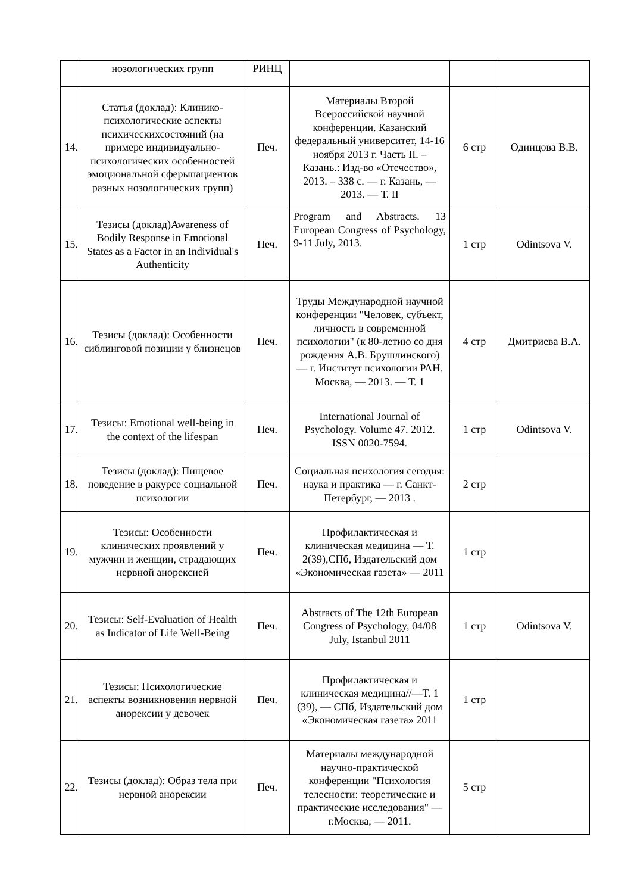| | нозологических групп | РИНЦ | | | |
| 14. | Статья (доклад): Клинико-психологические аспекты психическихсостояний (на примере индивидуально-психологических особенностей эмоциональной сферыпациентов разных нозологических групп) | Печ. | Материалы Второй Всероссийской научной конференции. Казанский федеральный университет, 14-16 ноября 2013 г. Часть II. – Казань.: Изд-во «Отечество», 2013. – 338 с. — г. Казань, — 2013. — Т. II | 6 стр | Одинцова В.В. |
| 15. | Тезисы (доклад)Awareness of Bodily Response in Emotional States as a Factor in an Individual's Authenticity | Печ. | Program and Abstracts. 13 European Congress of Psychology, 9-11 July, 2013. | 1 стр | Odintsova V. |
| 16. | Тезисы (доклад): Особенности сиблинговой позиции у близнецов | Печ. | Труды Международной научной конференции "Человек, субъект, личность в современной психологии" (к 80-летию со дня рождения А.В. Брушлинского) — г. Институт психологии РАН. Москва, — 2013. — Т. 1 | 4 стр | Дмитриева В.А. |
| 17. | Тезисы: Emotional well-being in the context of the lifespan | Печ. | International Journal of Psychology. Volume 47. 2012. ISSN 0020-7594. | 1 стр | Odintsova V. |
| 18. | Тезисы (доклад): Пищевое поведение в ракурсе социальной психологии | Печ. | Социальная психология сегодня: наука и практика — г. Санкт-Петербург, — 2013 . | 2 стр | |
| 19. | Тезисы: Особенности клинических проявлений у мужчин и женщин, страдающих нервной анорексией | Печ. | Профилактическая и клиническая медицина — Т. 2(39),СПб, Издательский дом «Экономическая газета» — 2011 | 1 стр | |
| 20. | Тезисы: Self-Evaluation of Health as Indicator of Life Well-Being | Печ. | Abstracts of The 12th European Congress of Psychology, 04/08 July, Istanbul 2011 | 1 стр | Odintsova V. |
| 21. | Тезисы: Психологические аспекты возникновения нервной анорексии у девочек | Печ. | Профилактическая и клиническая медицина//—Т. 1 (39), — СПб, Издательский дом «Экономическая газета» 2011 | 1 стр | |
| 22. | Тезисы (доклад): Образ тела при нервной анорексии | Печ. | Материалы международной научно-практической конференции "Психология телесности: теоретические и практические исследования" — г.Москва, — 2011. | 5 стр | |